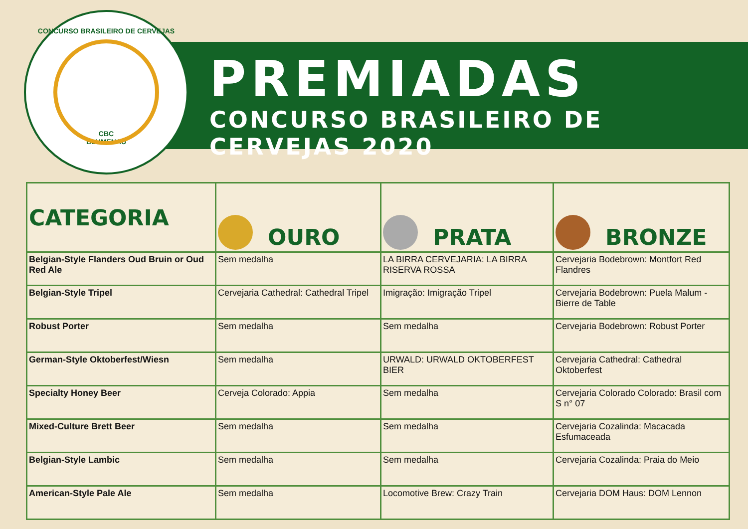CONCURSO BRASILEIRO DE CERVEJAS
CBC
BLUMENAU
PREMIADAS
CONCURSO BRASILEIRO DE CERVEJAS 2020
| CATEGORIA | OURO | PRATA | BRONZE |
| --- | --- | --- | --- |
| Belgian-Style Flanders Oud Bruin or Oud Red Ale | Sem medalha | LA BIRRA CERVEJARIA: LA BIRRA RISERVA ROSSA | Cervejaria Bodebrown: Montfort Red Flandres |
| Belgian-Style Tripel | Cervejaria Cathedral: Cathedral Tripel | Imigração: Imigração Tripel | Cervejaria Bodebrown: Puela Malum - Bierre de Table |
| Robust Porter | Sem medalha | Sem medalha | Cervejaria Bodebrown: Robust Porter |
| German-Style Oktoberfest/Wiesn | Sem medalha | URWALD: URWALD OKTOBERFEST BIER | Cervejaria Cathedral: Cathedral Oktoberfest |
| Specialty Honey Beer | Cerveja Colorado: Appia | Sem medalha | Cervejaria Colorado Colorado: Brasil com S n° 07 |
| Mixed-Culture Brett Beer | Sem medalha | Sem medalha | Cervejaria Cozalinda: Macacada Esfumaceada |
| Belgian-Style Lambic | Sem medalha | Sem medalha | Cervejaria Cozalinda: Praia do Meio |
| American-Style Pale Ale | Sem medalha | Locomotive Brew: Crazy Train | Cervejaria DOM Haus: DOM Lennon |